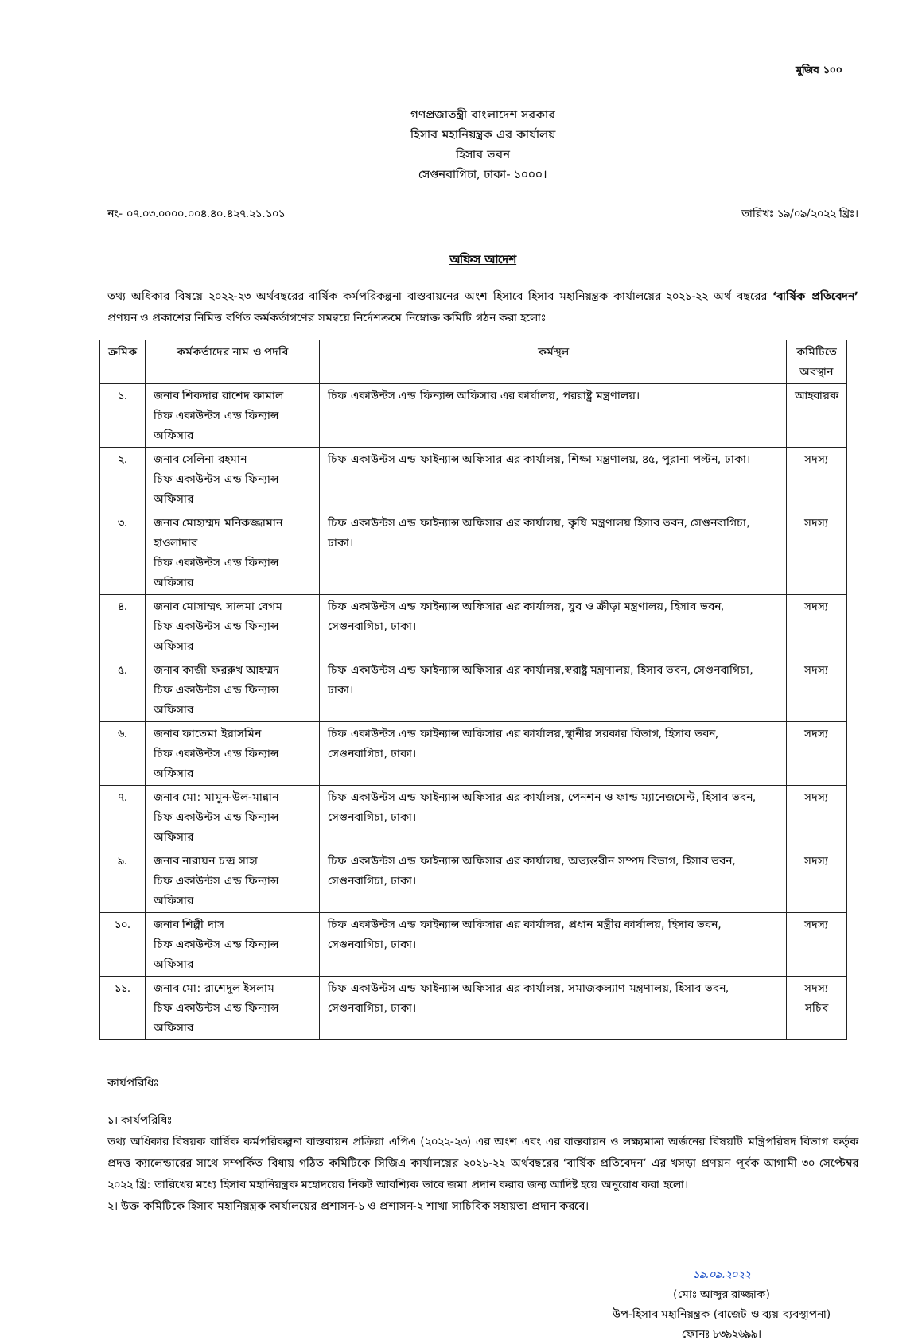মুজিব ১০০
গণপ্রজাতন্ত্রী বাংলাদেশ সরকার
হিসাব মহানিয়ন্ত্রক এর কার্যালয়
হিসাব ভবন
সেগুনবাগিচা, ঢাকা- ১০০০।
নং- ০৭.০৩.০০০০.০০৪.৪০.৪২৭.২১.১০১ তারিখঃ ১৯/০৯/২০২২ খ্রিঃ।
অফিস আদেশ
তথ্য অধিকার বিষয়ে ২০২২-২৩ অর্থবছরের বার্ষিক কর্মপরিকল্পনা বাস্তবায়নের অংশ হিসাবে হিসাব মহানিয়ন্ত্রক কার্যালয়ের ২০২১-২২ অর্থ বছরের ‘বার্ষিক প্রতিবেদন’ প্রণয়ন ও প্রকাশের নিমিত্ত বর্ণিত কর্মকর্তাগণের সমন্বয়ে নির্দেশক্রমে নিম্নোক্ত কমিটি গঠন করা হলোঃ
| ক্রমিক | কর্মকর্তাদের নাম ও পদবি | কর্মস্থল | কমিটিতে অবস্থান |
| --- | --- | --- | --- |
| ১. | জনাব শিকদার রাশেদ কামাল চিফ একাউন্টস এন্ড ফিন্যান্স অফিসার | চিফ একাউন্টস এন্ড ফিন্যান্স অফিসার এর কার্যালয়, পররাষ্ট্র মন্ত্রণালয়। | আহবায়ক |
| ২. | জনাব সেলিনা রহমান চিফ একাউন্টস এন্ড ফিন্যান্স অফিসার | চিফ একাউন্টস এন্ড ফাইন্যান্স অফিসার এর কার্যালয়, শিক্ষা মন্ত্রণালয়, ৪৫, পুরানা পল্টন, ঢাকা। | সদস্য |
| ৩. | জনাব মোহাম্মদ মনিরুজ্জামান হাওলাদার চিফ একাউন্টস এন্ড ফিন্যান্স অফিসার | চিফ একাউন্টস এন্ড ফাইন্যান্স অফিসার এর কার্যালয়, কৃষি মন্ত্রণালয় হিসাব ভবন, সেগুনবাগিচা, ঢাকা। | সদস্য |
| ৪. | জনাব মোসাম্মৎ সালমা বেগম চিফ একাউন্টস এন্ড ফিন্যান্স অফিসার | চিফ একাউন্টস এন্ড ফাইন্যান্স অফিসার এর কার্যালয়, যুব ও ক্রীড়া মন্ত্রণালয়, হিসাব ভবন, সেগুনবাগিচা, ঢাকা। | সদস্য |
| ৫. | জনাব কাজী ফররুখ আহম্মদ চিফ একাউন্টস এন্ড ফিন্যান্স অফিসার | চিফ একাউন্টস এন্ড ফাইন্যান্স অফিসার এর কার্যালয়,স্বরাষ্ট্র মন্ত্রণালয়, হিসাব ভবন, সেগুনবাগিচা, ঢাকা। | সদস্য |
| ৬. | জনাব ফাতেমা ইয়াসমিন চিফ একাউন্টস এন্ড ফিন্যান্স অফিসার | চিফ একাউন্টস এন্ড ফাইন্যান্স অফিসার এর কার্যালয়,স্থানীয় সরকার বিভাগ, হিসাব ভবন, সেগুনবাগিচা, ঢাকা। | সদস্য |
| ৭. | জনাব মো: মামুন-উল-মান্নান চিফ একাউন্টস এন্ড ফিন্যান্স অফিসার | চিফ একাউন্টস এন্ড ফাইন্যান্স অফিসার এর কার্যালয়, পেনশন ও ফান্ড ম্যানেজমেন্ট, হিসাব ভবন, সেগুনবাগিচা, ঢাকা। | সদস্য |
| ৯. | জনাব নারায়ন চন্দ্র সাহা চিফ একাউন্টস এন্ড ফিন্যান্স অফিসার | চিফ একাউন্টস এন্ড ফাইন্যান্স অফিসার এর কার্যালয়, অভ্যন্তরীন সম্পদ বিভাগ, হিসাব ভবন, সেগুনবাগিচা, ঢাকা। | সদস্য |
| ১০. | জনাব শিল্পী দাস চিফ একাউন্টস এন্ড ফিন্যান্স অফিসার | চিফ একাউন্টস এন্ড ফাইন্যান্স অফিসার এর কার্যালয়, প্রধান মন্ত্রীর কার্যালয়, হিসাব ভবন, সেগুনবাগিচা, ঢাকা। | সদস্য |
| ১১. | জনাব মো: রাশেদুল ইসলাম চিফ একাউন্টস এন্ড ফিন্যান্স অফিসার | চিফ একাউন্টস এন্ড ফাইন্যান্স অফিসার এর কার্যালয়, সমাজকল্যাণ মন্ত্রণালয়, হিসাব ভবন, সেগুনবাগিচা, ঢাকা। | সদস্য সচিব |
কার্যপরিধিঃ
১। কার্যপরিধিঃ
তথ্য অধিকার বিষয়ক বার্ষিক কর্মপরিকল্পনা বাস্তবায়ন প্রক্রিয়া এপিএ (২০২২-২৩) এর অংশ এবং এর বাস্তবায়ন ও লক্ষ্যমাত্রা অর্জনের বিষয়টি মন্ত্রিপরিষদ বিভাগ কর্তৃক প্রদত্ত ক্যালেন্ডারের সাথে সম্পর্কিত বিধায় গঠিত কমিটিকে সিজিএ কার্যালয়ের ২০২১-২২ অর্থবছরের ‘বার্ষিক প্রতিবেদন’ এর খসড়া প্রণয়ন পূর্বক আগামী ৩০ সেপ্টেম্বর ২০২২ খ্রি: তারিখের মধ্যে হিসাব মহানিয়ন্ত্রক মহোদয়ের নিকট আবশ্যিক ভাবে জমা প্রদান করার জন্য আদিষ্ট হয়ে অনুরোধ করা হলো।
২। উক্ত কমিটিকে হিসাব মহানিয়ন্ত্রক কার্যালয়ের প্রশাসন-১ ও প্রশাসন-২ শাখা সাচিবিক সহায়তা প্রদান করবে।
১৯.০৯.২০২২
(মোঃ আব্দুর রাজ্জাক)
উপ-হিসাব মহানিয়ন্ত্রক (বাজেট ও ব্যয় ব্যবস্থাপনা)
ফোনঃ ৮৩৯২৬৯৯।